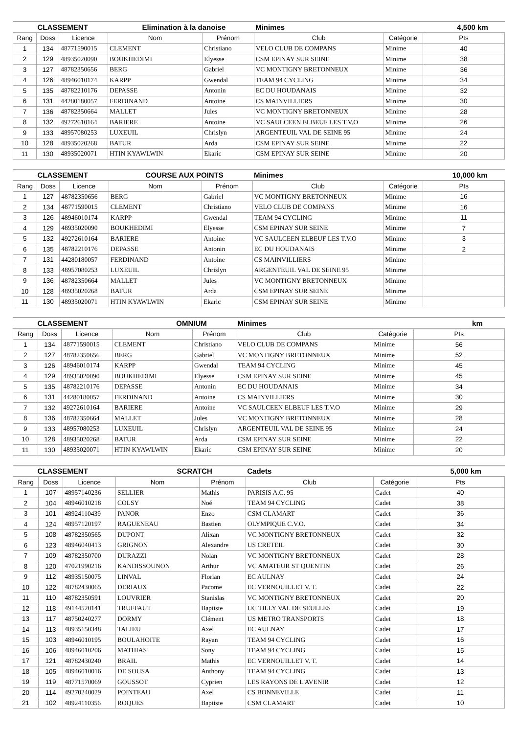| CLASSEMENT | | | Elimination à la danoise | | Minimes | | 4,500 km |
| --- | --- | --- | --- | --- | --- | --- | --- |
| Rang | Doss | Licence | Nom | Prénom | Club | Catégorie | Pts |
| 1 | 134 | 48771590015 | CLEMENT | Christiano | VELO CLUB DE COMPANS | Minime | 40 |
| 2 | 129 | 48935020090 | BOUKHEDIMI | Elyesse | CSM EPINAY SUR SEINE | Minime | 38 |
| 3 | 127 | 48782350656 | BERG | Gabriel | VC MONTIGNY BRETONNEUX | Minime | 36 |
| 4 | 126 | 48946010174 | KARPP | Gwendal | TEAM 94 CYCLING | Minime | 34 |
| 5 | 135 | 48782210176 | DEPASSE | Antonin | EC DU HOUDANAIS | Minime | 32 |
| 6 | 131 | 44280180057 | FERDINAND | Antoine | CS MAINVILLIERS | Minime | 30 |
| 7 | 136 | 48782350664 | MALLET | Jules | VC MONTIGNY BRETONNEUX | Minime | 28 |
| 8 | 132 | 49272610164 | BARIERE | Antoine | VC SAULCEEN ELBEUF LES T.V.O | Minime | 26 |
| 9 | 133 | 48957080253 | LUXEUIL | Chrislyn | ARGENTEUIL VAL DE SEINE 95 | Minime | 24 |
| 10 | 128 | 48935020268 | BATUR | Arda | CSM EPINAY SUR SEINE | Minime | 22 |
| 11 | 130 | 48935020071 | HTIN KYAWLWIN | Ekaric | CSM EPINAY SUR SEINE | Minime | 20 |
| CLASSEMENT | | | COURSE AUX POINTS | | Minimes | | 10,000 km |
| --- | --- | --- | --- | --- | --- | --- | --- |
| Rang | Doss | Licence | Nom | Prénom | Club | Catégorie | Pts |
| 1 | 127 | 48782350656 | BERG | Gabriel | VC MONTIGNY BRETONNEUX | Minime | 16 |
| 2 | 134 | 48771590015 | CLEMENT | Christiano | VELO CLUB DE COMPANS | Minime | 16 |
| 3 | 126 | 48946010174 | KARPP | Gwendal | TEAM 94 CYCLING | Minime | 11 |
| 4 | 129 | 48935020090 | BOUKHEDIMI | Elyesse | CSM EPINAY SUR SEINE | Minime | 7 |
| 5 | 132 | 49272610164 | BARIERE | Antoine | VC SAULCEEN ELBEUF LES T.V.O | Minime | 3 |
| 6 | 135 | 48782210176 | DEPASSE | Antonin | EC DU HOUDANAIS | Minime | 2 |
| 7 | 131 | 44280180057 | FERDINAND | Antoine | CS MAINVILLIERS | Minime | |
| 8 | 133 | 48957080253 | LUXEUIL | Chrislyn | ARGENTEUIL VAL DE SEINE 95 | Minime | |
| 9 | 136 | 48782350664 | MALLET | Jules | VC MONTIGNY BRETONNEUX | Minime | |
| 10 | 128 | 48935020268 | BATUR | Arda | CSM EPINAY SUR SEINE | Minime | |
| 11 | 130 | 48935020071 | HTIN KYAWLWIN | Ekaric | CSM EPINAY SUR SEINE | Minime | |
| CLASSEMENT | | | OMNIUM | | Minimes | | km |
| --- | --- | --- | --- | --- | --- | --- | --- |
| Rang | Doss | Licence | Nom | Prénom | Club | Catégorie | Pts |
| 1 | 134 | 48771590015 | CLEMENT | Christiano | VELO CLUB DE COMPANS | Minime | 56 |
| 2 | 127 | 48782350656 | BERG | Gabriel | VC MONTIGNY BRETONNEUX | Minime | 52 |
| 3 | 126 | 48946010174 | KARPP | Gwendal | TEAM 94 CYCLING | Minime | 45 |
| 4 | 129 | 48935020090 | BOUKHEDIMI | Elyesse | CSM EPINAY SUR SEINE | Minime | 45 |
| 5 | 135 | 48782210176 | DEPASSE | Antonin | EC DU HOUDANAIS | Minime | 34 |
| 6 | 131 | 44280180057 | FERDINAND | Antoine | CS MAINVILLIERS | Minime | 30 |
| 7 | 132 | 49272610164 | BARIERE | Antoine | VC SAULCEEN ELBEUF LES T.V.O | Minime | 29 |
| 8 | 136 | 48782350664 | MALLET | Jules | VC MONTIGNY BRETONNEUX | Minime | 28 |
| 9 | 133 | 48957080253 | LUXEUIL | Chrislyn | ARGENTEUIL VAL DE SEINE 95 | Minime | 24 |
| 10 | 128 | 48935020268 | BATUR | Arda | CSM EPINAY SUR SEINE | Minime | 22 |
| 11 | 130 | 48935020071 | HTIN KYAWLWIN | Ekaric | CSM EPINAY SUR SEINE | Minime | 20 |
| CLASSEMENT | | | SCRATCH | | Cadets | | 5,000 km |
| --- | --- | --- | --- | --- | --- | --- | --- |
| Rang | Doss | Licence | Nom | Prénom | Club | Catégorie | Pts |
| 1 | 107 | 48957140236 | SELLIER | Mathis | PARISIS A.C. 95 | Cadet | 40 |
| 2 | 104 | 48946010218 | COLSY | Noé | TEAM 94 CYCLING | Cadet | 38 |
| 3 | 101 | 48924110439 | PANOR | Enzo | CSM CLAMART | Cadet | 36 |
| 4 | 124 | 48957120197 | RAGUENEAU | Bastien | OLYMPIQUE C.V.O. | Cadet | 34 |
| 5 | 108 | 48782350565 | DUPONT | Alixan | VC MONTIGNY BRETONNEUX | Cadet | 32 |
| 6 | 123 | 48946040413 | GRIGNON | Alexandre | US CRETEIL | Cadet | 30 |
| 7 | 109 | 48782350700 | DURAZZI | Nolan | VC MONTIGNY BRETONNEUX | Cadet | 28 |
| 8 | 120 | 47021990216 | KANDISSOUNON | Arthur | VC AMATEUR ST QUENTIN | Cadet | 26 |
| 9 | 112 | 48935150075 | LINVAL | Florian | EC AULNAY | Cadet | 24 |
| 10 | 122 | 48782430065 | DERIAUX | Pacome | EC VERNOUILLET V. T. | Cadet | 22 |
| 11 | 110 | 48782350591 | LOUVRIER | Stanislas | VC MONTIGNY BRETONNEUX | Cadet | 20 |
| 12 | 118 | 49144520141 | TRUFFAUT | Baptiste | UC TILLY VAL DE SEULLES | Cadet | 19 |
| 13 | 117 | 48750240277 | DORMY | Clément | US METRO TRANSPORTS | Cadet | 18 |
| 14 | 113 | 48935150348 | TALIEU | Axel | EC AULNAY | Cadet | 17 |
| 15 | 103 | 48946010195 | BOULAHOITE | Rayan | TEAM 94 CYCLING | Cadet | 16 |
| 16 | 106 | 48946010206 | MATHIAS | Sony | TEAM 94 CYCLING | Cadet | 15 |
| 17 | 121 | 48782430240 | BRAIL | Mathis | EC VERNOUILLET V. T. | Cadet | 14 |
| 18 | 105 | 48946010016 | DE SOUSA | Anthony | TEAM 94 CYCLING | Cadet | 13 |
| 19 | 119 | 48771570069 | GOUSSOT | Cyprien | LES RAYONS DE L'AVENIR | Cadet | 12 |
| 20 | 114 | 49270240029 | POINTEAU | Axel | CS BONNEVILLE | Cadet | 11 |
| 21 | 102 | 48924110356 | ROQUES | Baptiste | CSM CLAMART | Cadet | 10 |